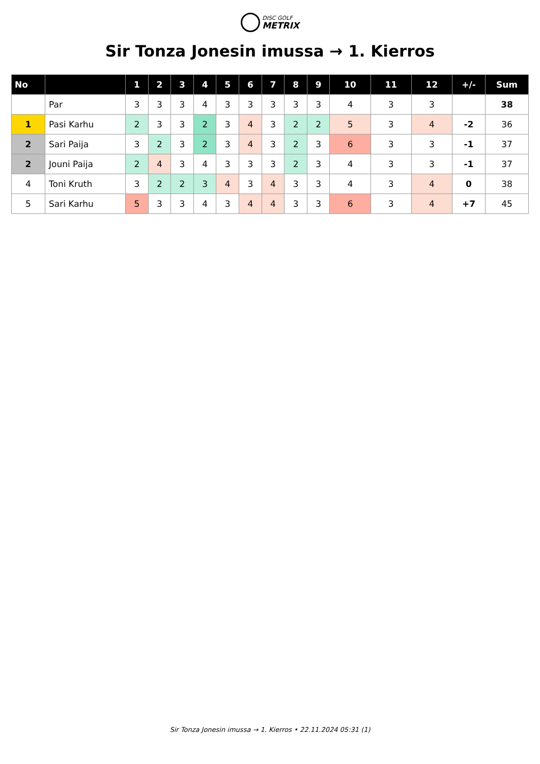DISC GOLF METRIX
Sir Tonza Jonesin imussa → 1. Kierros
| No | | 1 | 2 | 3 | 4 | 5 | 6 | 7 | 8 | 9 | 10 | 11 | 12 | +/- | Sum |
| --- | --- | --- | --- | --- | --- | --- | --- | --- | --- | --- | --- | --- | --- | --- | --- |
| | Par | 3 | 3 | 3 | 4 | 3 | 3 | 3 | 3 | 3 | 4 | 3 | 3 | | 38 |
| 1 | Pasi Karhu | 2 | 3 | 3 | 2 | 3 | 4 | 3 | 2 | 2 | 5 | 3 | 4 | -2 | 36 |
| 2 | Sari Paija | 3 | 2 | 3 | 2 | 3 | 4 | 3 | 2 | 3 | 6 | 3 | 3 | -1 | 37 |
| 2 | Jouni Paija | 2 | 4 | 3 | 4 | 3 | 3 | 3 | 2 | 3 | 4 | 3 | 3 | -1 | 37 |
| 4 | Toni Kruth | 3 | 2 | 2 | 3 | 4 | 3 | 4 | 3 | 3 | 4 | 3 | 4 | 0 | 38 |
| 5 | Sari Karhu | 5 | 3 | 3 | 4 | 3 | 4 | 4 | 3 | 3 | 6 | 3 | 4 | +7 | 45 |
Sir Tonza Jonesin imussa → 1. Kierros • 22.11.2024 05:31 (1)